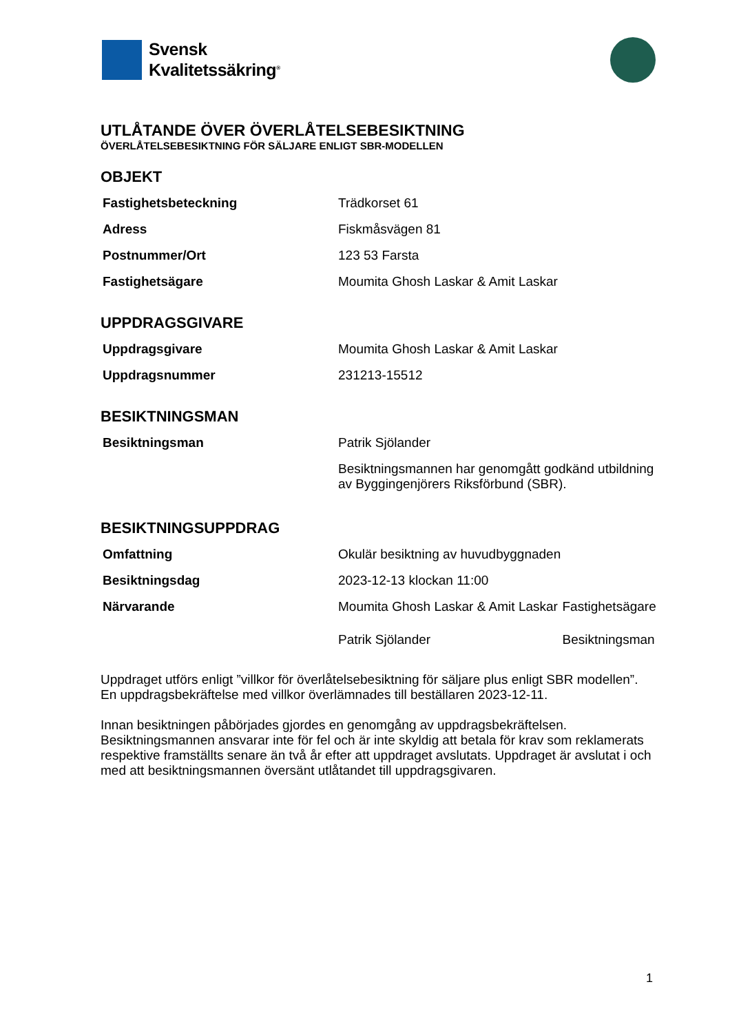Svensk
Kvalitetssäkring<sup>®</sup>
UTLÅTANDE ÖVER ÖVERLÅTELSEBESIKTNING
ÖVERLÅTELSEBESIKTNING FÖR SÄLJARE ENLIGT SBR-MODELLEN
OBJEKT
| Fastighetsbeteckning | Trädkorset 61 |
| Adress | Fiskmåsvägen 81 |
| Postnummer/Ort | 123 53 Farsta |
| Fastighetsägare | Moumita Ghosh Laskar & Amit Laskar |
UPPDRAGSGIVARE
| Uppdragsgivare | Moumita Ghosh Laskar & Amit Laskar |
| Uppdragsnummer | 231213-15512 |
BESIKTNINGSMAN
| Besiktningsman | Patrik Sjölander |
| | Besiktningsmannen har genomgått godkänd utbildning av Byggingenjörers Riksförbund (SBR). |
BESIKTNINGSUPPDRAG
| Omfattning | Okulär besiktning av huvudbyggnaden | |
| Besiktningsdag | 2023-12-13 klockan 11:00 | |
| Närvarande | Moumita Ghosh Laskar & Amit Laskar | Fastighetsägare |
| | Patrik Sjölander | Besiktningsman |
Uppdraget utförs enligt ”villkor för överlåtelsebesiktning för säljare plus enligt SBR modellen”.
En uppdragsbekräftelse med villkor överlämnades till beställaren 2023-12-11.
Innan besiktningen påbörjades gjordes en genomgång av uppdragsbekräftelsen. Besiktningsmannen ansvarar inte för fel och är inte skyldig att betala för krav som reklamerats respektive framställts senare än två år efter att uppdraget avslutats. Uppdraget är avslutat i och med att besiktningsmannen översänt utlåtandet till uppdragsgivaren.
1